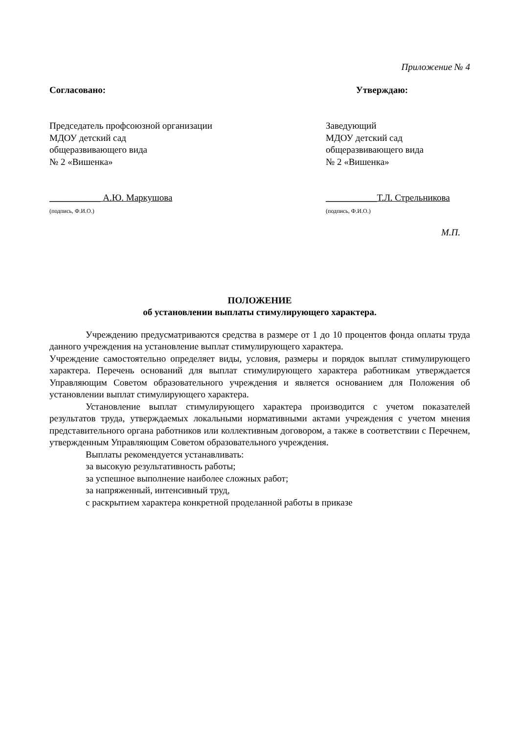Приложение № 4
Согласовано:
Председатель профсоюзной организации
МДОУ детский сад
общеразвивающего вида
№ 2 «Вишенка»
___________ А.Ю. Маркушова
(подпись, Ф.И.О.)
Утверждаю:
Заведующий
МДОУ детский сад
общеразвивающего вида
№ 2 «Вишенка»
___________Т.Л. Стрельникова
(подпись, Ф.И.О.)
М.П.
ПОЛОЖЕНИЕ
об установлении выплаты стимулирующего характера.
Учреждению предусматриваются средства в размере от 1 до 10 процентов фонда оплаты труда данного учреждения на установление выплат стимулирующего характера.
Учреждение самостоятельно определяет виды, условия, размеры и порядок выплат стимулирующего характера. Перечень оснований для выплат стимулирующего характера работникам утверждается Управляющим Советом образовательного учреждения и является основанием для Положения об установлении выплат стимулирующего характера.
Установление выплат стимулирующего характера производится с учетом показателей результатов труда, утверждаемых локальными нормативными актами учреждения с учетом мнения представительного органа работников или коллективным договором, а также в соответствии с Перечнем, утвержденным Управляющим Советом образовательного учреждения.
Выплаты рекомендуется устанавливать:
за высокую результативность работы;
за успешное выполнение наиболее сложных работ;
за напряженный, интенсивный труд,
с раскрытием характера конкретной проделанной работы в приказе